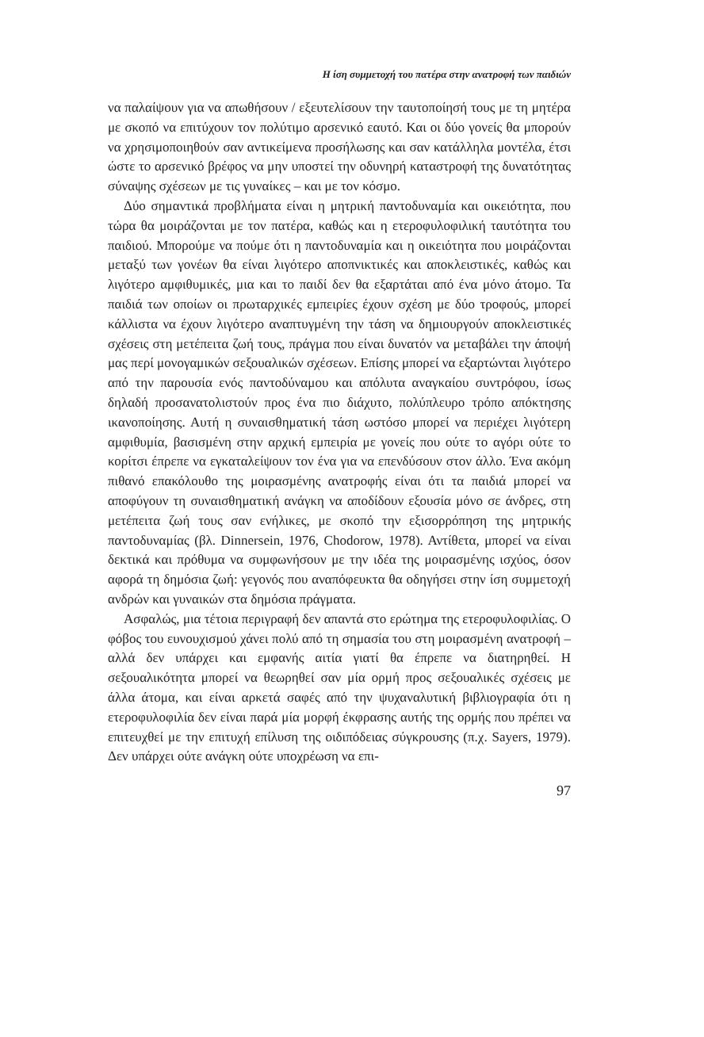Η ίση συμμετοχή του πατέρα στην ανατροφή των παιδιών
να παλαίψουν για να απωθήσουν / εξευτελίσουν την ταυτοποίησή τους με τη μητέρα με σκοπό να επιτύχουν τον πολύτιμο αρσενικό εαυτό. Και οι δύο γονείς θα μπορούν να χρησιμοποιηθούν σαν αντικείμενα προσήλωσης και σαν κατάλληλα μοντέλα, έτσι ώστε το αρσενικό βρέφος να μην υποστεί την οδυνηρή καταστροφή της δυνατότητας σύναψης σχέσεων με τις γυναίκες – και με τον κόσμο.
Δύο σημαντικά προβλήματα είναι η μητρική παντοδυναμία και οικειότητα, που τώρα θα μοιράζονται με τον πατέρα, καθώς και η ετεροφυλοφιλική ταυτότητα του παιδιού. Μπορούμε να πούμε ότι η παντοδυναμία και η οικειότητα που μοιράζονται μεταξύ των γονέων θα είναι λιγότερο αποπνικτικές και αποκλειστικές, καθώς και λιγότερο αμφιθυμικές, μια και το παιδί δεν θα εξαρτάται από ένα μόνο άτομο. Τα παιδιά των οποίων οι πρωταρχικές εμπειρίες έχουν σχέση με δύο τροφούς, μπορεί κάλλιστα να έχουν λιγότερο αναπτυγμένη την τάση να δημιουργούν αποκλειστικές σχέσεις στη μετέπειτα ζωή τους, πράγμα που είναι δυνατόν να μεταβάλει την άποψή μας περί μονογαμικών σεξουαλικών σχέσεων. Επίσης μπορεί να εξαρτώνται λιγότερο από την παρουσία ενός παντοδύναμου και απόλυτα αναγκαίου συντρόφου, ίσως δηλαδή προσανατολιστούν προς ένα πιο διάχυτο, πολύπλευρο τρόπο απόκτησης ικανοποίησης. Αυτή η συναισθηματική τάση ωστόσο μπορεί να περιέχει λιγότερη αμφιθυμία, βασισμένη στην αρχική εμπειρία με γονείς που ούτε το αγόρι ούτε το κορίτσι έπρεπε να εγκαταλείψουν τον ένα για να επενδύσουν στον άλλο. Ένα ακόμη πιθανό επακόλουθο της μοιρασμένης ανατροφής είναι ότι τα παιδιά μπορεί να αποφύγουν τη συναισθηματική ανάγκη να αποδίδουν εξουσία μόνο σε άνδρες, στη μετέπειτα ζωή τους σαν ενήλικες, με σκοπό την εξισορρόπηση της μητρικής παντοδυναμίας (βλ. Dinnersein, 1976, Chodorow, 1978). Αντίθετα, μπορεί να είναι δεκτικά και πρόθυμα να συμφωνήσουν με την ιδέα της μοιρασμένης ισχύος, όσον αφορά τη δημόσια ζωή: γεγονός που αναπόφευκτα θα οδηγήσει στην ίση συμμετοχή ανδρών και γυναικών στα δημόσια πράγματα.
Ασφαλώς, μια τέτοια περιγραφή δεν απαντά στο ερώτημα της ετεροφυλοφιλίας. Ο φόβος του ευνουχισμού χάνει πολύ από τη σημασία του στη μοιρασμένη ανατροφή – αλλά δεν υπάρχει και εμφανής αιτία γιατί θα έπρεπε να διατηρηθεί. Η σεξουαλικότητα μπορεί να θεωρηθεί σαν μία ορμή προς σεξουαλικές σχέσεις με άλλα άτομα, και είναι αρκετά σαφές από την ψυχαναλυτική βιβλιογραφία ότι η ετεροφυλοφιλία δεν είναι παρά μία μορφή έκφρασης αυτής της ορμής που πρέπει να επιτευχθεί με την επιτυχή επίλυση της οιδιπόδειας σύγκρουσης (π.χ. Sayers, 1979). Δεν υπάρχει ούτε ανάγκη ούτε υποχρέωση να επι-
97